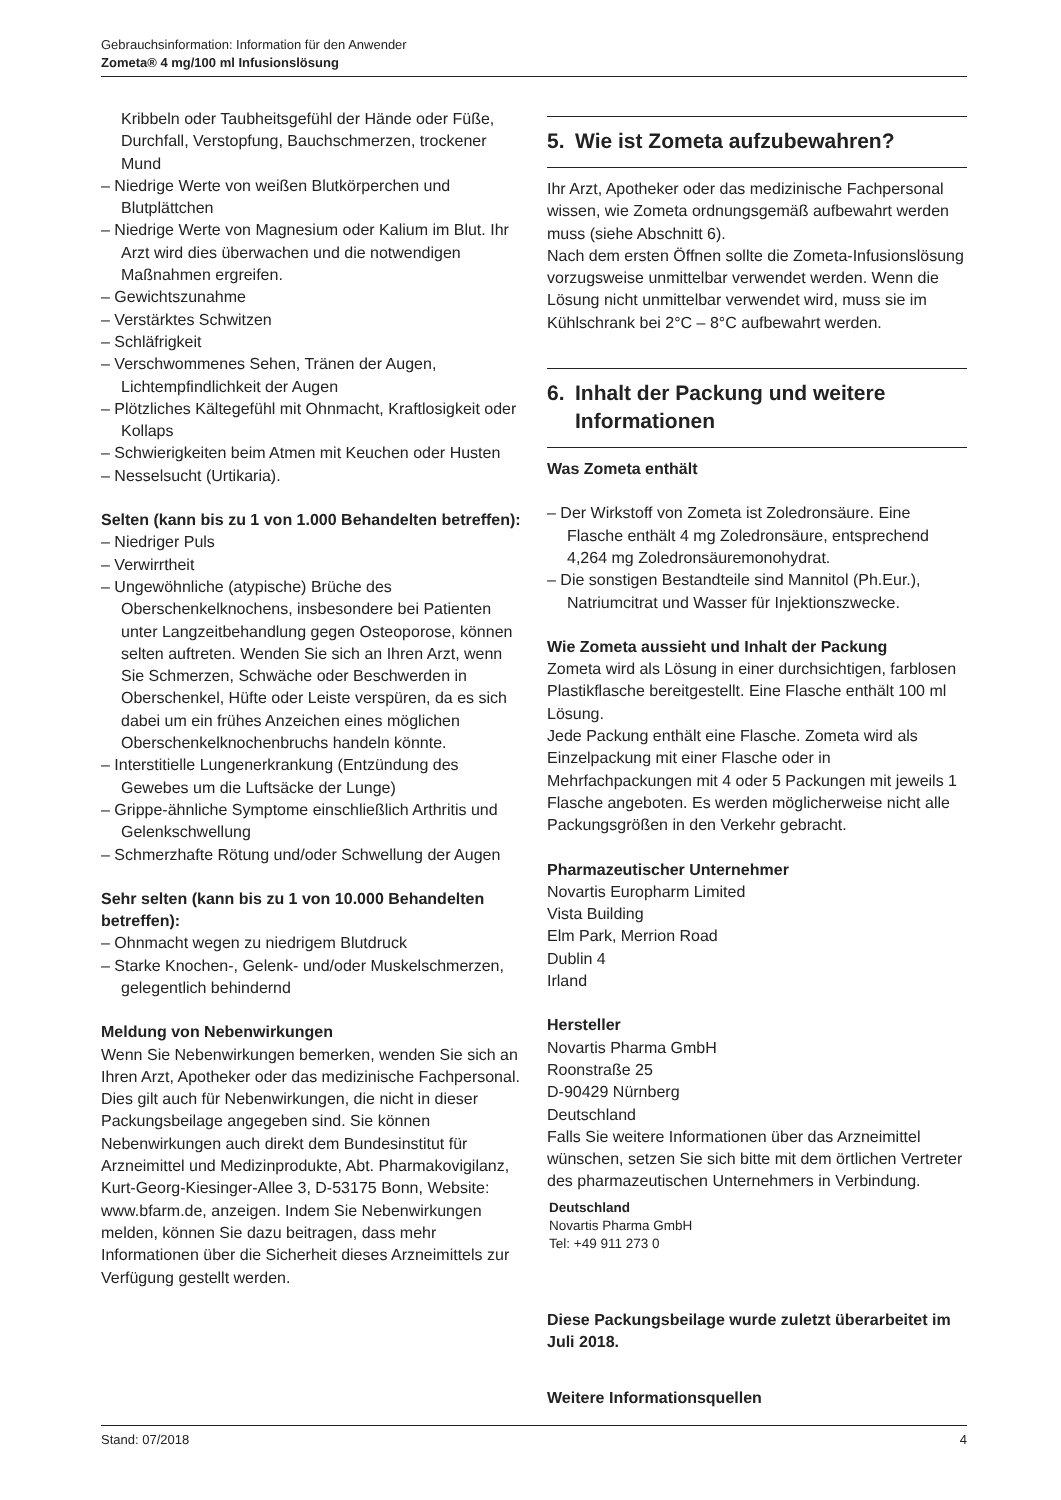Gebrauchsinformation: Information für den Anwender
Zometa® 4 mg/100 ml Infusionslösung
Kribbeln oder Taubheitsgefühl der Hände oder Füße, Durchfall, Verstopfung, Bauchschmerzen, trockener Mund
– Niedrige Werte von weißen Blutkörperchen und Blutplättchen
– Niedrige Werte von Magnesium oder Kalium im Blut. Ihr Arzt wird dies überwachen und die notwendigen Maßnahmen ergreifen.
– Gewichtszunahme
– Verstärktes Schwitzen
– Schläfrigkeit
– Verschwommenes Sehen, Tränen der Augen, Lichtempfindlichkeit der Augen
– Plötzliches Kältegefühl mit Ohnmacht, Kraftlosigkeit oder Kollaps
– Schwierigkeiten beim Atmen mit Keuchen oder Husten
– Nesselsucht (Urtikaria).
Selten (kann bis zu 1 von 1.000 Behandelten betreffen):
– Niedriger Puls
– Verwirrtheit
– Ungewöhnliche (atypische) Brüche des Oberschenkelknochens, insbesondere bei Patienten unter Langzeitbehandlung gegen Osteoporose, können selten auftreten. Wenden Sie sich an Ihren Arzt, wenn Sie Schmerzen, Schwäche oder Beschwerden in Oberschenkel, Hüfte oder Leiste verspüren, da es sich dabei um ein frühes Anzeichen eines möglichen Oberschenkelknochenbruchs handeln könnte.
– Interstitielle Lungenerkrankung (Entzündung des Gewebes um die Luftsäcke der Lunge)
– Grippe-ähnliche Symptome einschließlich Arthritis und Gelenkschwellung
– Schmerzhafte Rötung und/oder Schwellung der Augen
Sehr selten (kann bis zu 1 von 10.000 Behandelten betreffen):
– Ohnmacht wegen zu niedrigem Blutdruck
– Starke Knochen-, Gelenk- und/oder Muskelschmerzen, gelegentlich behindernd
Meldung von Nebenwirkungen
Wenn Sie Nebenwirkungen bemerken, wenden Sie sich an Ihren Arzt, Apotheker oder das medizinische Fachpersonal. Dies gilt auch für Nebenwirkungen, die nicht in dieser Packungsbeilage angegeben sind. Sie können Nebenwirkungen auch direkt dem Bundesinstitut für Arzneimittel und Medizinprodukte, Abt. Pharmakovigilanz, Kurt-Georg-Kiesinger-Allee 3, D-53175 Bonn, Website: www.bfarm.de, anzeigen. Indem Sie Nebenwirkungen melden, können Sie dazu beitragen, dass mehr Informationen über die Sicherheit dieses Arzneimittels zur Verfügung gestellt werden.
5. Wie ist Zometa aufzubewahren?
Ihr Arzt, Apotheker oder das medizinische Fachpersonal wissen, wie Zometa ordnungsgemäß aufbewahrt werden muss (siehe Abschnitt 6).
Nach dem ersten Öffnen sollte die Zometa-Infusionslösung vorzugsweise unmittelbar verwendet werden. Wenn die Lösung nicht unmittelbar verwendet wird, muss sie im Kühlschrank bei 2°C – 8°C aufbewahrt werden.
6. Inhalt der Packung und weitere
Informationen
Was Zometa enthält
– Der Wirkstoff von Zometa ist Zoledronsäure. Eine Flasche enthält 4 mg Zoledronsäure, entsprechend 4,264 mg Zoledronsäuremonohydrat.
– Die sonstigen Bestandteile sind Mannitol (Ph.Eur.), Natriumcitrat und Wasser für Injektionszwecke.
Wie Zometa aussieht und Inhalt der Packung
Zometa wird als Lösung in einer durchsichtigen, farblosen Plastikflasche bereitgestellt. Eine Flasche enthält 100 ml Lösung.
Jede Packung enthält eine Flasche. Zometa wird als Einzelpackung mit einer Flasche oder in Mehrfachpackungen mit 4 oder 5 Packungen mit jeweils 1 Flasche angeboten. Es werden möglicherweise nicht alle Packungsgrößen in den Verkehr gebracht.
Pharmazeutischer Unternehmer
Novartis Europharm Limited
Vista Building
Elm Park, Merrion Road
Dublin 4
Irland
Hersteller
Novartis Pharma GmbH
Roonstraße 25
D-90429 Nürnberg
Deutschland
Falls Sie weitere Informationen über das Arzneimittel wünschen, setzen Sie sich bitte mit dem örtlichen Vertreter des pharmazeutischen Unternehmers in Verbindung.
Deutschland
Novartis Pharma GmbH
Tel: +49 911 273 0
Diese Packungsbeilage wurde zuletzt überarbeitet im Juli 2018.
Weitere Informationsquellen
Stand: 07/2018 4